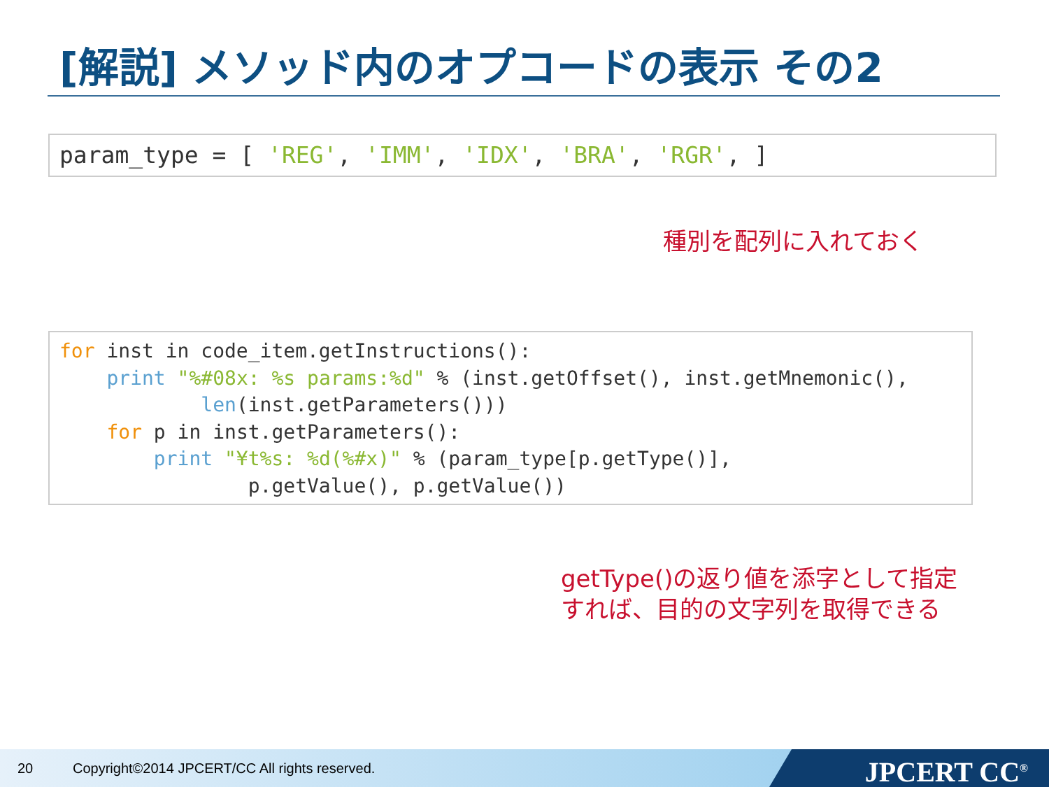[解説] メソッド内のオプコードの表示 その2
param_type = [ 'REG', 'IMM', 'IDX', 'BRA', 'RGR', ]
種別を配列に入れておく
for inst in code_item.getInstructions(): print "%#08x: %s params:%d" % (inst.getOffset(), inst.getMnemonic(), len(inst.getParameters())) for p in inst.getParameters(): print "¥t%s: %d(%#x)" % (param_type[p.getType()], p.getValue(), p.getValue())
getType()の返り値を添字として指定
すれば、目的の文字列を取得できる
20 Copyright©2014 JPCERT/CC All rights reserved.
JPCERT CC<sup>®</sup>